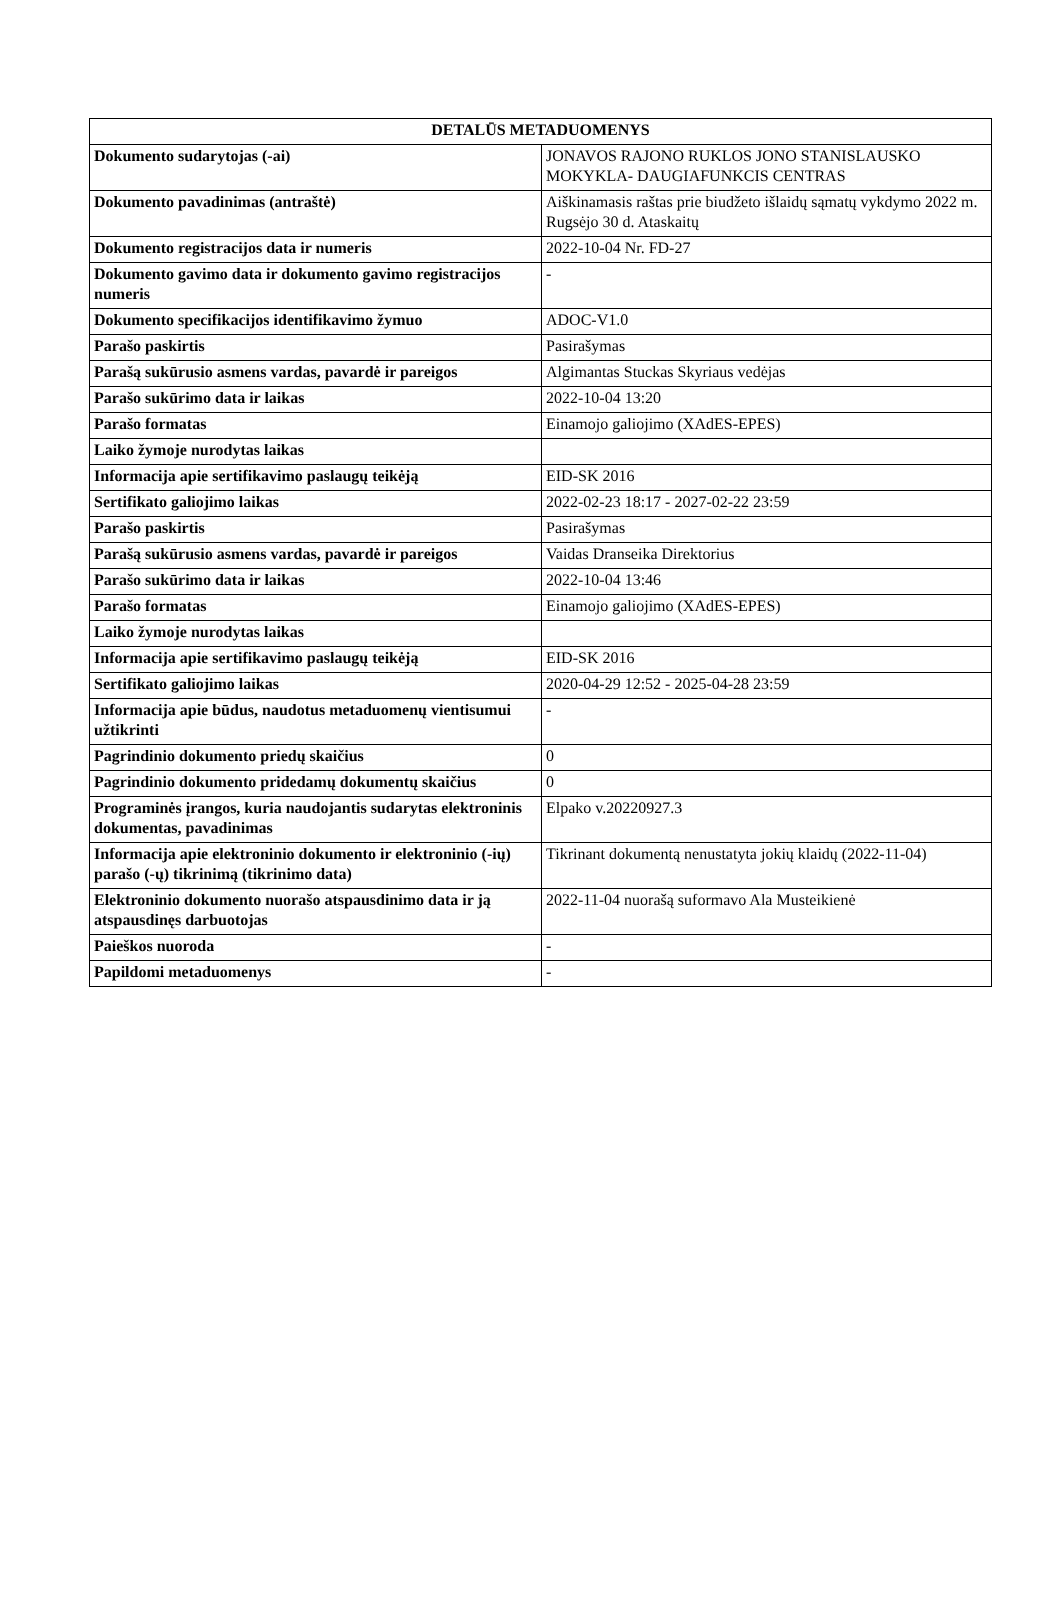| DETALŪS METADUOMENYS | |
| --- | --- |
| Dokumento sudarytojas (-ai) | JONAVOS RAJONO RUKLOS JONO STANISLAUSKO MOKYKLA- DAUGIAFUNKCIS CENTRAS |
| Dokumento pavadinimas (antraštė) | Aiškinamasis raštas prie biudžeto išlaidų sąmatų vykdymo 2022 m. Rugsėjo 30 d. Ataskaitų |
| Dokumento registracijos data ir numeris | 2022-10-04 Nr. FD-27 |
| Dokumento gavimo data ir dokumento gavimo registracijos numeris | - |
| Dokumento specifikacijos identifikavimo žymuo | ADOC-V1.0 |
| Parašo paskirtis | Pasirašymas |
| Parašą sukūrusio asmens vardas, pavardė ir pareigos | Algimantas Stuckas Skyriaus vedėjas |
| Parašo sukūrimo data ir laikas | 2022-10-04 13:20 |
| Parašo formatas | Einamojo galiojimo (XAdES-EPES) |
| Laiko žymoje nurodytas laikas | |
| Informacija apie sertifikavimo paslaugų teikėją | EID-SK 2016 |
| Sertifikato galiojimo laikas | 2022-02-23 18:17 - 2027-02-22 23:59 |
| Parašo paskirtis | Pasirašymas |
| Parašą sukūrusio asmens vardas, pavardė ir pareigos | Vaidas Dranseika Direktorius |
| Parašo sukūrimo data ir laikas | 2022-10-04 13:46 |
| Parašo formatas | Einamojo galiojimo (XAdES-EPES) |
| Laiko žymoje nurodytas laikas | |
| Informacija apie sertifikavimo paslaugų teikėją | EID-SK 2016 |
| Sertifikato galiojimo laikas | 2020-04-29 12:52 - 2025-04-28 23:59 |
| Informacija apie būdus, naudotus metaduomenų vientisumui užtikrinti | - |
| Pagrindinio dokumento priedų skaičius | 0 |
| Pagrindinio dokumento pridedamų dokumentų skaičius | 0 |
| Programinės įrangos, kuria naudojantis sudarytas elektroninis dokumentas, pavadinimas | Elpako v.20220927.3 |
| Informacija apie elektroninio dokumento ir elektroninio (-ių) parašo (-ų) tikrinimą (tikrinimo data) | Tikrinant dokumentą nenustatyta jokių klaidų (2022-11-04) |
| Elektroninio dokumento nuorašo atspausdinimo data ir ją atspausdinęs darbuotojas | 2022-11-04 nuorašą suformavo Ala Musteikienė |
| Paieškos nuoroda | - |
| Papildomi metaduomenys | - |